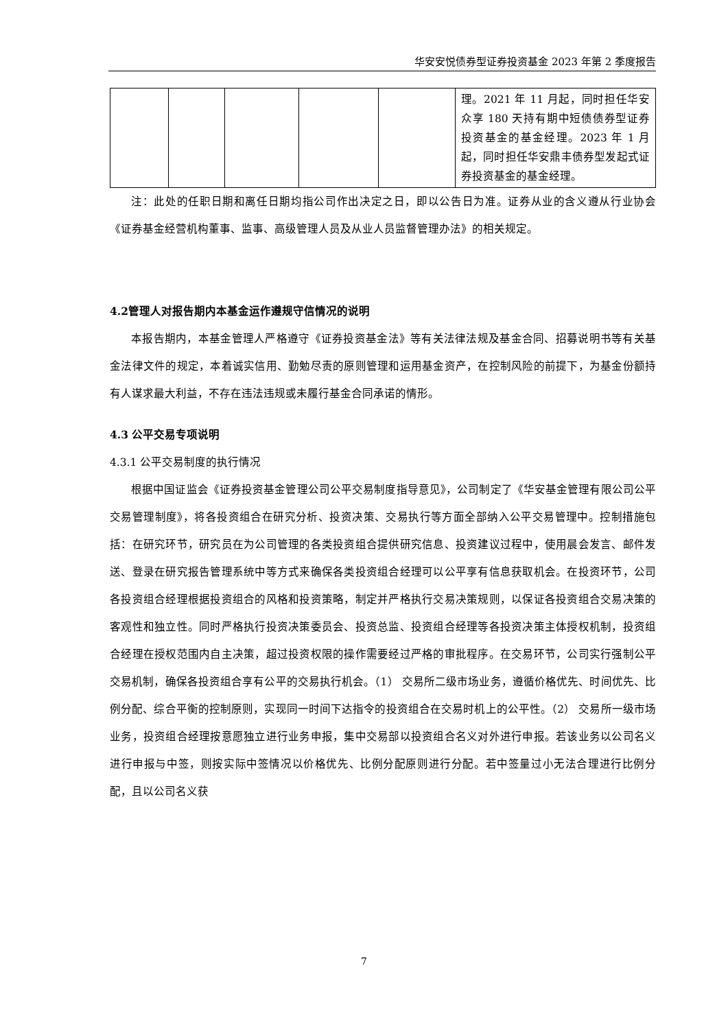华安安悦债券型证券投资基金 2023 年第 2 季度报告
| | | | | | 理。2021 年 11 月起，同时担任华安众享 180 天持有期中短债债券型证券投资基金的基金经理。2023 年 1 月起，同时担任华安鼎丰债券型发起式证券投资基金的基金经理。 |
注：此处的任职日期和离任日期均指公司作出决定之日，即以公告日为准。证券从业的含义遵从行业协会《证券基金经营机构董事、监事、高级管理人员及从业人员监督管理办法》的相关规定。
4.2管理人对报告期内本基金运作遵规守信情况的说明
本报告期内，本基金管理人严格遵守《证券投资基金法》等有关法律法规及基金合同、招募说明书等有关基金法律文件的规定，本着诚实信用、勤勉尽责的原则管理和运用基金资产，在控制风险的前提下，为基金份额持有人谋求最大利益，不存在违法违规或未履行基金合同承诺的情形。
4.3 公平交易专项说明
4.3.1 公平交易制度的执行情况
根据中国证监会《证券投资基金管理公司公平交易制度指导意见》，公司制定了《华安基金管理有限公司公平交易管理制度》，将各投资组合在研究分析、投资决策、交易执行等方面全部纳入公平交易管理中。控制措施包括：在研究环节，研究员在为公司管理的各类投资组合提供研究信息、投资建议过程中，使用晨会发言、邮件发送、登录在研究报告管理系统中等方式来确保各类投资组合经理可以公平享有信息获取机会。在投资环节，公司各投资组合经理根据投资组合的风格和投资策略，制定并严格执行交易决策规则，以保证各投资组合交易决策的客观性和独立性。同时严格执行投资决策委员会、投资总监、投资组合经理等各投资决策主体授权机制，投资组合经理在授权范围内自主决策，超过投资权限的操作需要经过严格的审批程序。在交易环节，公司实行强制公平交易机制，确保各投资组合享有公平的交易执行机会。（1） 交易所二级市场业务，遵循价格优先、时间优先、比例分配、综合平衡的控制原则，实现同一时间下达指令的投资组合在交易时机上的公平性。（2） 交易所一级市场业务，投资组合经理按意愿独立进行业务申报，集中交易部以投资组合名义对外进行申报。若该业务以公司名义进行申报与中签，则按实际中签情况以价格优先、比例分配原则进行分配。若中签量过小无法合理进行比例分配，且以公司名义获
7